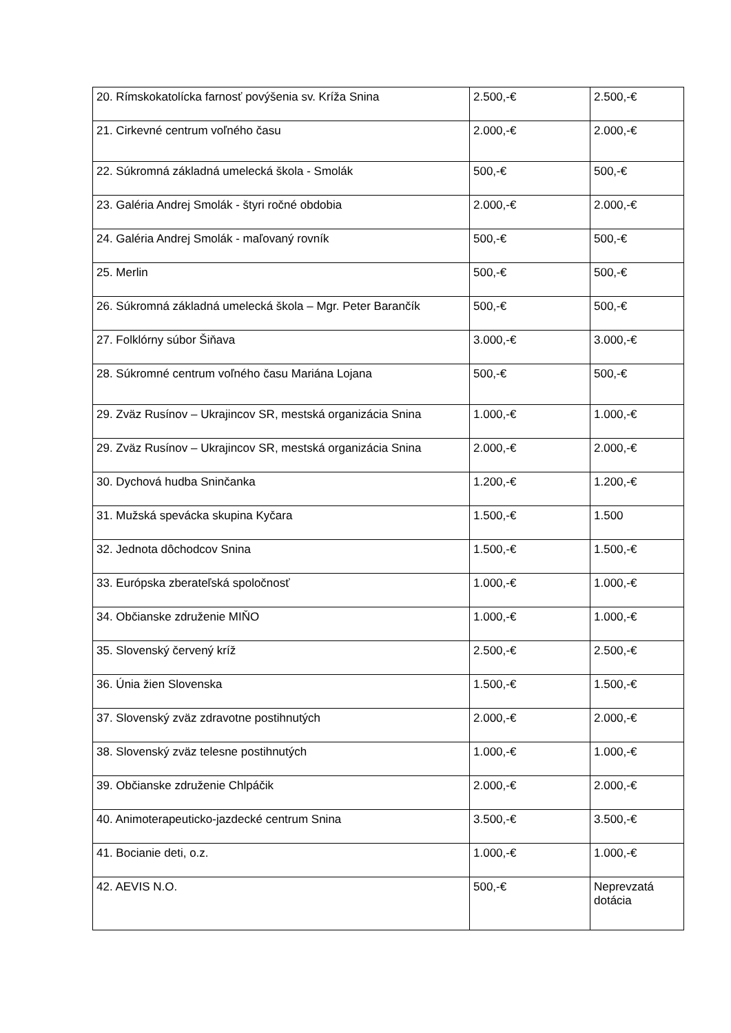| 20. Rímskokatolícka farnosť povýšenia sv. Kríža Snina | 2.500,-€ | 2.500,-€ |
| 21. Cirkevné centrum voľného času | 2.000,-€ | 2.000,-€ |
| 22. Súkromná základná umelecká škola - Smolák | 500,-€ | 500,-€ |
| 23. Galéria Andrej Smolák - štyri ročné obdobia | 2.000,-€ | 2.000,-€ |
| 24. Galéria Andrej Smolák - maľovaný rovník | 500,-€ | 500,-€ |
| 25. Merlin | 500,-€ | 500,-€ |
| 26. Súkromná základná umelecká škola – Mgr. Peter Barančík | 500,-€ | 500,-€ |
| 27. Folklórny súbor Šiňava | 3.000,-€ | 3.000,-€ |
| 28. Súkromné centrum voľného času Mariána Lojana | 500,-€ | 500,-€ |
| 29. Zväz Rusínov – Ukrajincov SR, mestská organizácia Snina | 1.000,-€ | 1.000,-€ |
| 29. Zväz Rusínov – Ukrajincov SR, mestská organizácia Snina | 2.000,-€ | 2.000,-€ |
| 30. Dychová hudba Sninčanka | 1.200,-€ | 1.200,-€ |
| 31. Mužská spevácka skupina Kyčara | 1.500,-€ | 1.500 |
| 32. Jednota dôchodcov Snina | 1.500,-€ | 1.500,-€ |
| 33. Európska zberateľská spoločnosť | 1.000,-€ | 1.000,-€ |
| 34. Občianske združenie MIŇO | 1.000,-€ | 1.000,-€ |
| 35. Slovenský červený kríž | 2.500,-€ | 2.500,-€ |
| 36. Únia žien Slovenska | 1.500,-€ | 1.500,-€ |
| 37. Slovenský zväz zdravotne postihnutých | 2.000,-€ | 2.000,-€ |
| 38. Slovenský zväz telesne postihnutých | 1.000,-€ | 1.000,-€ |
| 39. Občianske združenie Chlpáčik | 2.000,-€ | 2.000,-€ |
| 40. Animoterapeuticko-jazdecké centrum Snina | 3.500,-€ | 3.500,-€ |
| 41. Bocianie deti, o.z. | 1.000,-€ | 1.000,-€ |
| 42. AEVIS N.O. | 500,-€ | Neprevzatá dotácia |